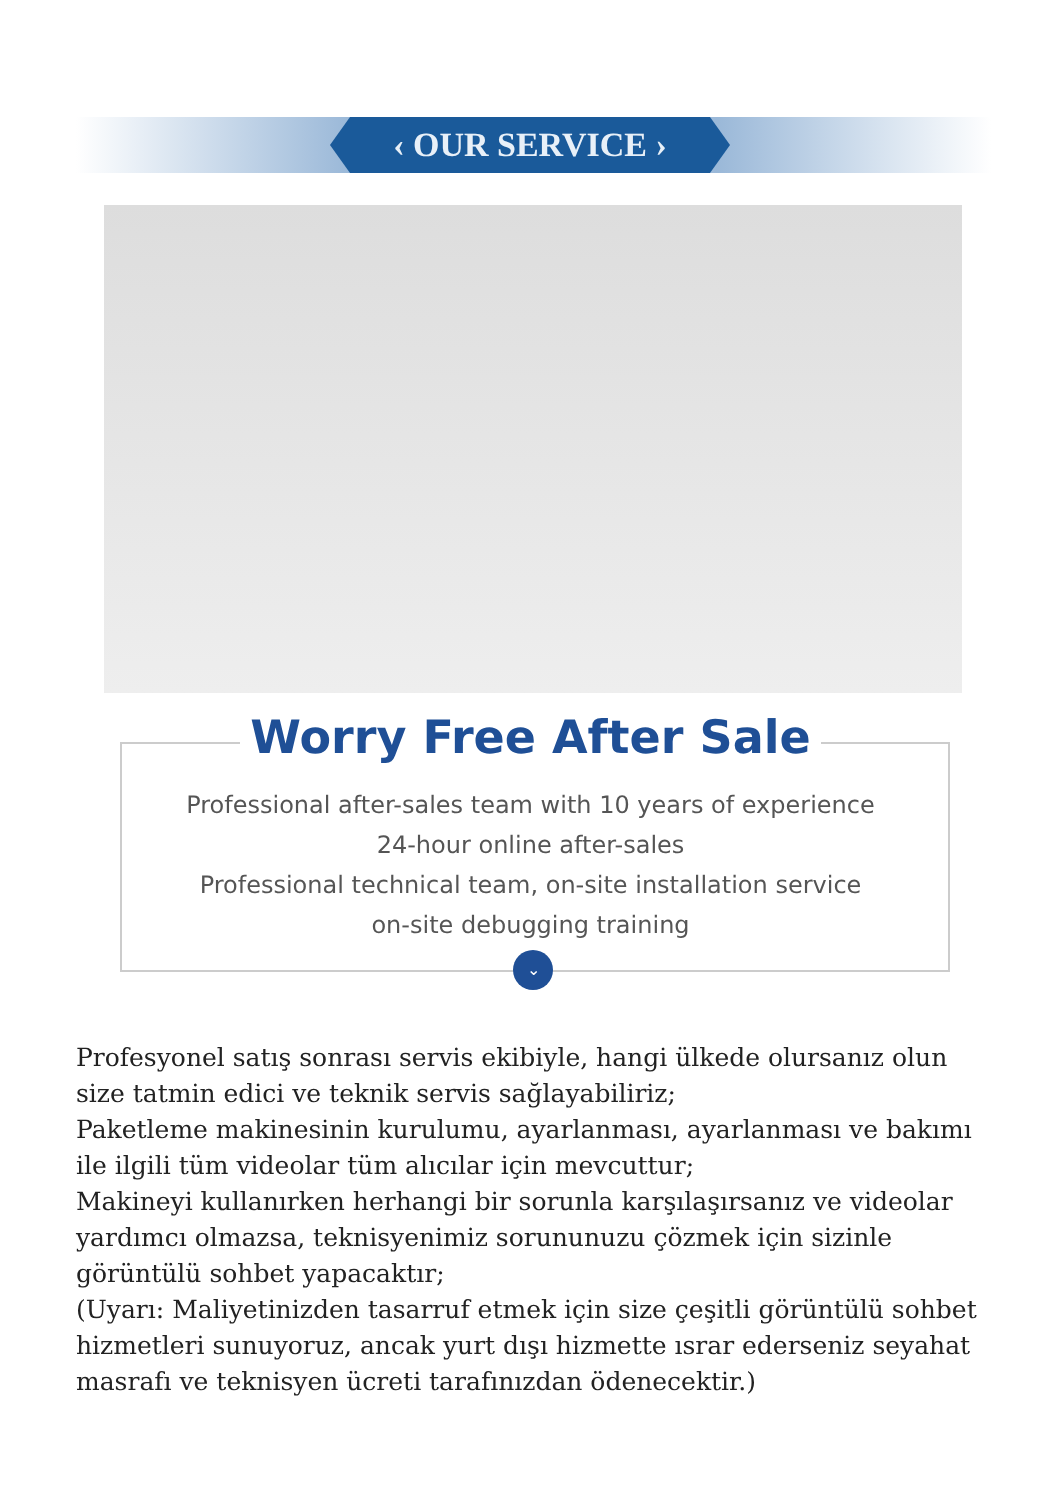‹ OUR SERVICE ›
Worry Free After Sale
Professional after-sales team with 10 years of experience
24-hour online after-sales
Professional technical team, on-site installation service
on-site debugging training
⌄
Profesyonel satış sonrası servis ekibiyle, hangi ülkede olursanız olun size tatmin edici ve teknik servis sağlayabiliriz;
Paketleme makinesinin kurulumu, ayarlanması, ayarlanması ve bakımı ile ilgili tüm videolar tüm alıcılar için mevcuttur;
Makineyi kullanırken herhangi bir sorunla karşılaşırsanız ve videolar yardımcı olmazsa, teknisyenimiz sorununuzu çözmek için sizinle görüntülü sohbet yapacaktır;
(Uyarı: Maliyetinizden tasarruf etmek için size çeşitli görüntülü sohbet hizmetleri sunuyoruz, ancak yurt dışı hizmette ısrar ederseniz seyahat masrafı ve teknisyen ücreti tarafınızdan ödenecektir.)